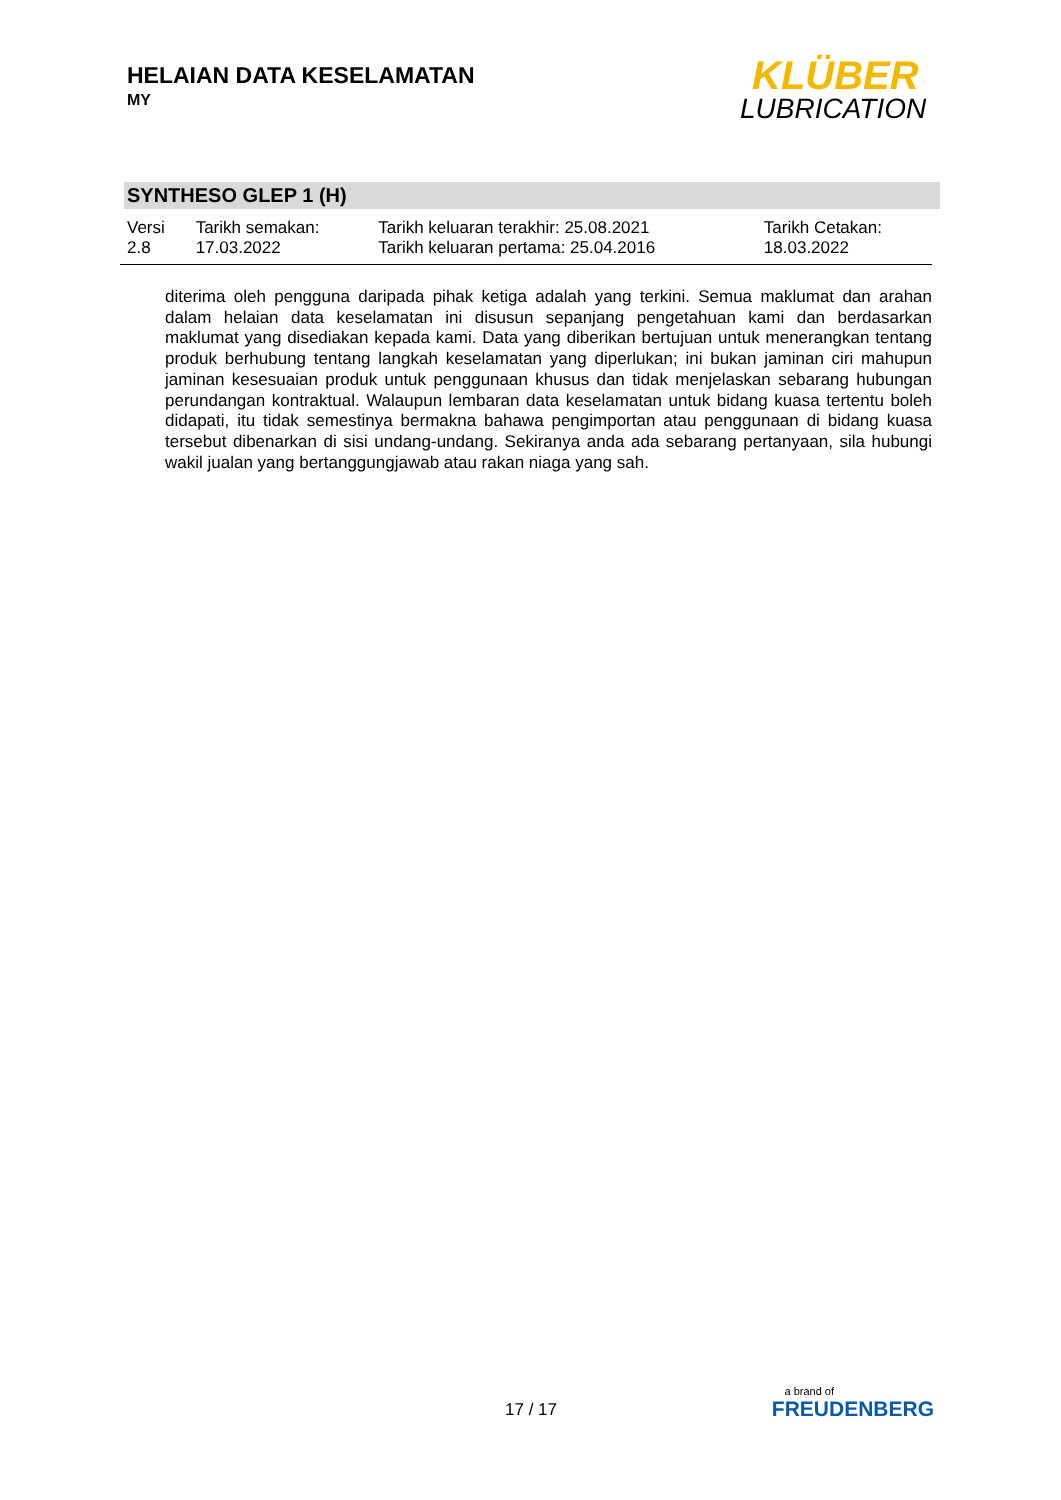HELAIAN DATA KESELAMATAN
MY
KLÜBER
LUBRICATION
SYNTHESO GLEP 1 (H)
| Versi 2.8 | Tarikh semakan: 17.03.2022 | Tarikh keluaran terakhir: 25.08.2021 Tarikh keluaran pertama: 25.04.2016 | Tarikh Cetakan: 18.03.2022 |
diterima oleh pengguna daripada pihak ketiga adalah yang terkini. Semua maklumat dan arahan dalam helaian data keselamatan ini disusun sepanjang pengetahuan kami dan berdasarkan maklumat yang disediakan kepada kami. Data yang diberikan bertujuan untuk menerangkan tentang produk berhubung tentang langkah keselamatan yang diperlukan; ini bukan jaminan ciri mahupun jaminan kesesuaian produk untuk penggunaan khusus dan tidak menjelaskan sebarang hubungan perundangan kontraktual. Walaupun lembaran data keselamatan untuk bidang kuasa tertentu boleh didapati, itu tidak semestinya bermakna bahawa pengimportan atau penggunaan di bidang kuasa tersebut dibenarkan di sisi undang-undang. Sekiranya anda ada sebarang pertanyaan, sila hubungi wakil jualan yang bertanggungjawab atau rakan niaga yang sah.
17 / 17
a brand of
FREUDENBERG